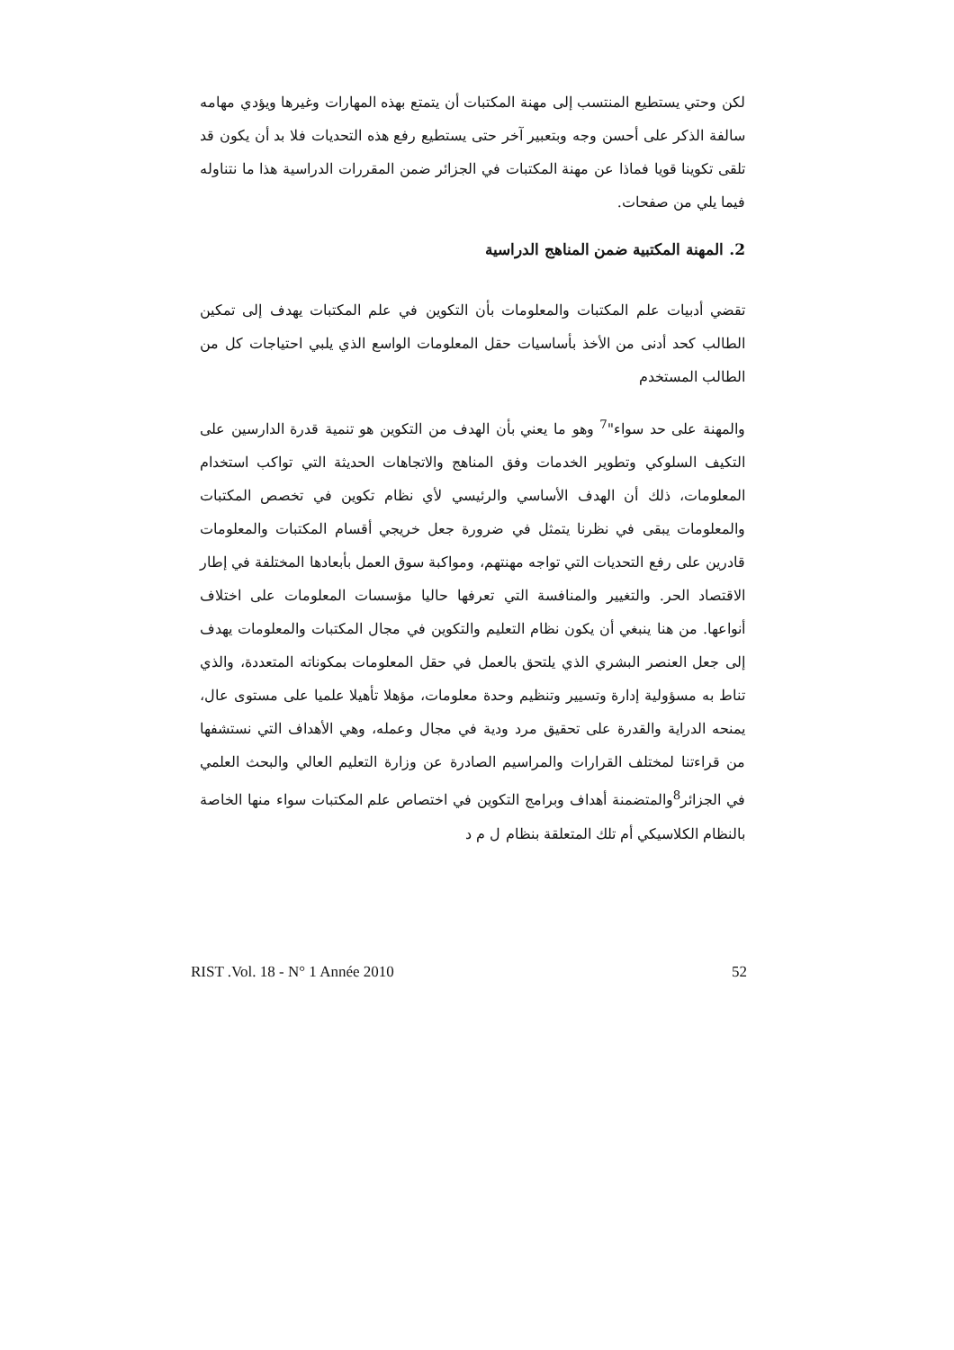لكن وحتي يستطيع المنتسب إلى مهنة المكتبات أن يتمتع بهذه المهارات وغيرها ويؤدي مهامه سالفة الذكر على أحسن وجه وبتعبير آخر حتى يستطيع رفع هذه التحديات فلا بد أن يكون قد تلقى تكوينا قويا فماذا عن مهنة المكتبات في الجزائر ضمن المقررات الدراسية هذا ما نتناوله فيما يلي من صفحات.
2. المهنة المكتبية ضمن المناهج الدراسية
تقضي أدبيات علم المكتبات والمعلومات بأن التكوين في علم المكتبات يهدف إلى تمكين الطالب كحد أدنى من الأخذ بأساسيات حقل المعلومات الواسع الذي يلبي احتياجات كل من الطالب المستخدم
والمهنة على حد سواء"<sup>7</sup> وهو ما يعني بأن الهدف من التكوين هو تنمية قدرة الدارسين على التكيف السلوكي وتطوير الخدمات وفق المناهج والاتجاهات الحديثة التي تواكب استخدام المعلومات، ذلك أن الهدف الأساسي والرئيسي لأي نظام تكوين في تخصص المكتبات والمعلومات يبقى في نظرنا يتمثل في ضرورة جعل خريجي أقسام المكتبات والمعلومات قادرين على رفع التحديات التي تواجه مهنتهم، ومواكبة سوق العمل بأبعادها المختلفة في إطار الاقتصاد الحر. والتغيير والمنافسة التي تعرفها حاليا مؤسسات المعلومات على اختلاف أنواعها. من هنا ينبغي أن يكون نظام التعليم والتكوين في مجال المكتبات والمعلومات يهدف إلى جعل العنصر البشري الذي يلتحق بالعمل في حقل المعلومات بمكوناته المتعددة، والذي تناط به مسؤولية إدارة وتسيير وتنظيم وحدة معلومات، مؤهلا تأهيلا علميا على مستوى عال، يمنحه الدراية والقدرة على تحقيق مرد ودية في مجال وعمله، وهي الأهداف التي نستشفها من قراءتنا لمختلف القرارات والمراسيم الصادرة عن وزارة التعليم العالي والبحث العلمي في الجزائر<sup>8</sup>والمتضمنة أهداف وبرامج التكوين في اختصاص علم المكتبات سواء منها الخاصة بالنظام الكلاسيكي أم تلك المتعلقة بنظام ل م د
RIST .Vol. 18 - N° 1 Année 2010 52